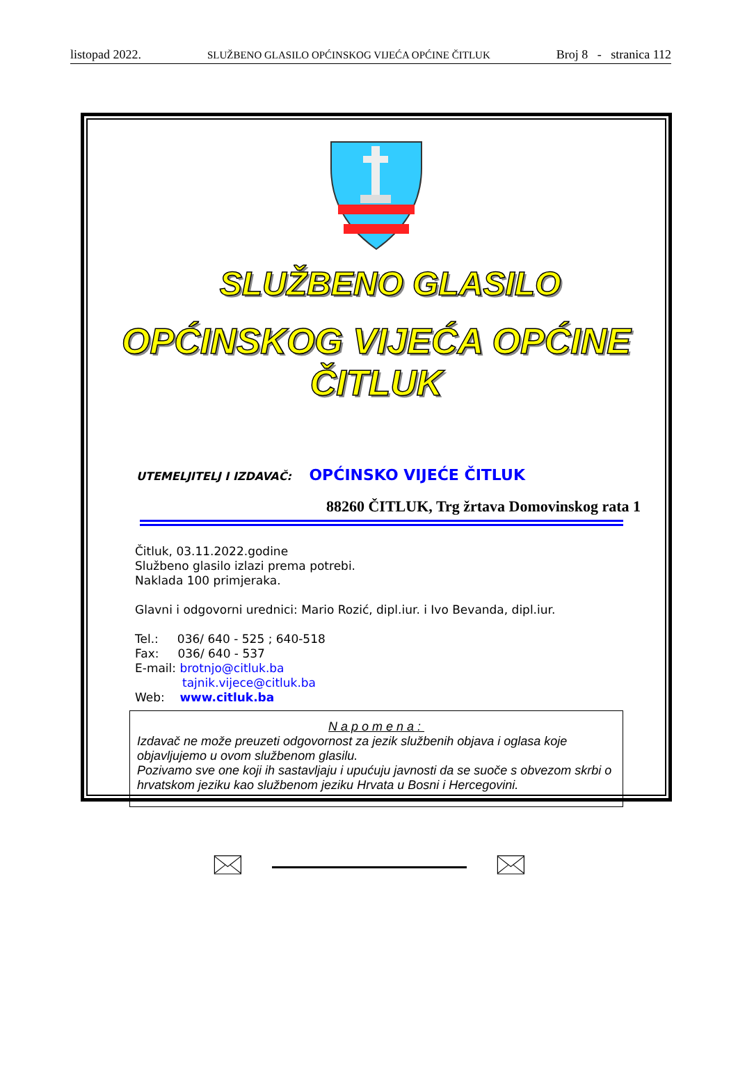listopad 2022. SLUŽBENO GLASILO OPĆINSKOG VIJEĆA OPĆINE ČITLUK Broj 8 - stranica 112
SLUŽBENO GLASILO
OPĆINSKOG VIJEĆA OPĆINE ČITLUK
UTEMELJITELJ I IZDAVAČ: OPĆINSKO VIJEĆE ČITLUK
88260 ČITLUK, Trg žrtava Domovinskog rata 1
Čitluk, 03.11.2022.godine
Službeno glasilo izlazi prema potrebi.
Naklada 100 primjeraka.
Glavni i odgovorni urednici: Mario Rozić, dipl.iur. i Ivo Bevanda, dipl.iur.
Tel.: 036/ 640 - 525 ; 640-518
Fax: 036/ 640 - 537
E-mail: brotnjo@citluk.ba
tajnik.vijece@citluk.ba
Web: www.citluk.ba
Napomena:
Izdavač ne može preuzeti odgovornost za jezik službenih objava i oglasa koje objavljujemo u ovom službenom glasilu.
Pozivamo sve one koji ih sastavljaju i upućuju javnosti da se suoče s obvezom skrbi o hrvatskom jeziku kao službenom jeziku Hrvata u Bosni i Hercegovini.
🖂 🖂